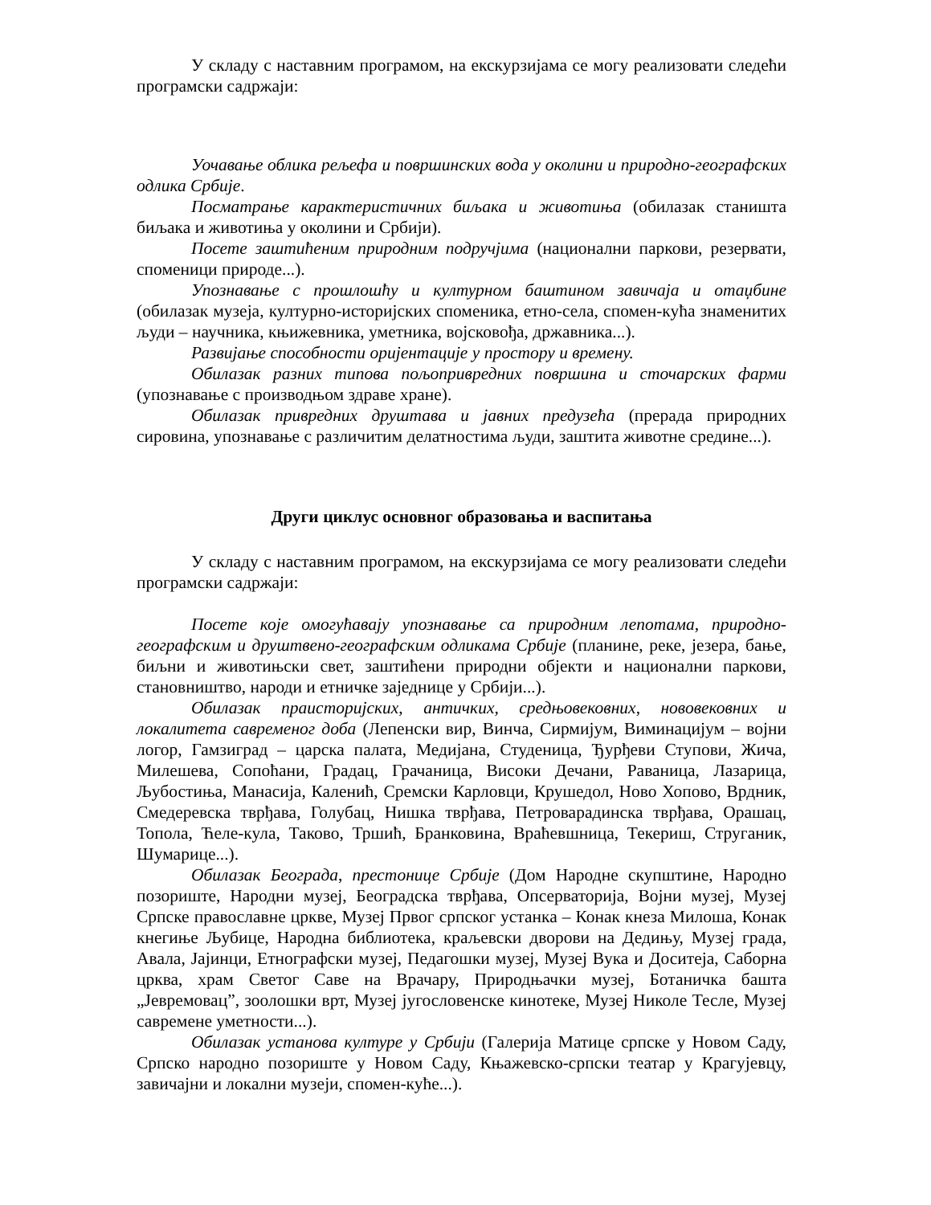У складу с наставним програмом, на екскурзијама се могу реализовати следећи програмски садржаји:
Уочавање облика рељефа и површинских вода у околини и природно-географских одлика Србије.
Посматрање карактеристичних биљака и животиња (обилазак станишта биљака и животиња у околини и Србији).
Посете заштићеним природним подручјима (национални паркови, резервати, споменици природе...).
Упознавање с прошлошћу и културном баштином завичаја и отаџбине (обилазак музеја, културно-историјских споменика, етно-села, спомен-кућа знаменитих људи – научника, књижевника, уметника, војсковођа, државника...).
Развијање способности оријентације у простору и времену.
Обилазак разних типова пољопривредних површина и сточарских фарми (упознавање с производњом здраве хране).
Обилазак привредних друштава и јавних предузећа (прерада природних сировина, упознавање с различитим делатностима људи, заштита животне средине...).
Други циклус основног образовања и васпитања
У складу с наставним програмом, на екскурзијама се могу реализовати следећи програмски садржаји:
Посете које омогућавају упознавање са природним лепотама, природно-географским и друштвено-географским одликама Србије (планине, реке, језера, бање, биљни и животињски свет, заштићени природни објекти и национални паркови, становништво, народи и етничке заједнице у Србији...).
Обилазак праисторијских, античких, средњовековних, нововековних и локалитета савременог доба (Лепенски вир, Винча, Сирмијум, Виминацијум – војни логор, Гамзиград – царска палата, Медијана, Студеница, Ђурђеви Ступови, Жича, Милешева, Сопоћани, Градац, Грачаница, Високи Дечани, Раваница, Лазарица, Љубостиња, Манасија, Каленић, Сремски Карловци, Крушедол, Ново Хопово, Врдник, Смедеревска тврђава, Голубац, Нишка тврђава, Петроварадинска тврђава, Орашац, Топола, Ћеле-кула, Таково, Тршић, Бранковина, Враћевшница, Текериш, Струганик, Шумарице...).
Обилазак Београда, престонице Србије (Дом Народне скупштине, Народно позориште, Народни музеј, Београдска тврђава, Опсерваторија, Војни музеј, Музеј Српске православне цркве, Музеј Првог српског устанка – Конак кнеза Милоша, Конак кнегиње Љубице, Народна библиотека, краљевски дворови на Дедињу, Музеј града, Авала, Јајинци, Етнографски музеј, Педагошки музеј, Музеј Вука и Доситеја, Саборна црква, храм Светог Саве на Врачару, Природњачки музеј, Ботаничка башта „Јевремовац”, зоолошки врт, Музеј југословенске кинотеке, Музеј Николе Тесле, Музеј савремене уметности...).
Обилазак установа културе у Србији (Галерија Матице српске у Новом Саду, Српско народно позориште у Новом Саду, Књажевско-српски театар у Крагујевцу, завичајни и локални музеји, спомен-куће...).